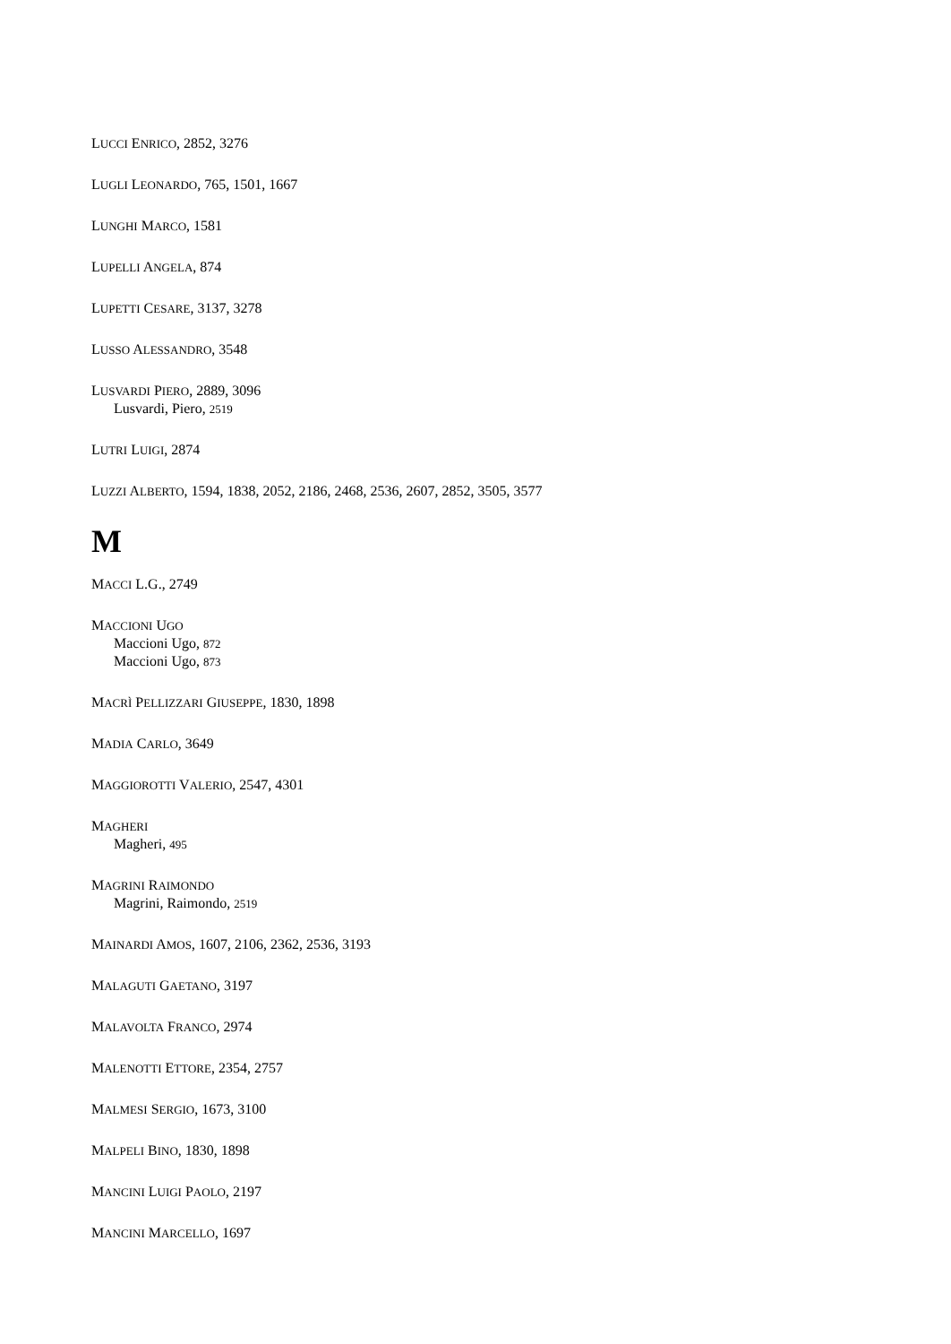LUCCI ENRICO, 2852, 3276
LUGLI LEONARDO, 765, 1501, 1667
LUNGHI MARCO, 1581
LUPELLI ANGELA, 874
LUPETTI CESARE, 3137, 3278
LUSSO ALESSANDRO, 3548
LUSVARDI PIERO, 2889, 3096
Lusvardi, Piero, 2519
LUTRI LUIGI, 2874
LUZZI ALBERTO, 1594, 1838, 2052, 2186, 2468, 2536, 2607, 2852, 3505, 3577
M
MACCI L.G., 2749
MACCIONI UGO
Maccioni Ugo, 872
Maccioni Ugo, 873
MACRÌ PELLIZZARI GIUSEPPE, 1830, 1898
MADIA CARLO, 3649
MAGGIOROTTI VALERIO, 2547, 4301
MAGHERI
Magheri, 495
MAGRINI RAIMONDO
Magrini, Raimondo, 2519
MAINARDI AMOS, 1607, 2106, 2362, 2536, 3193
MALAGUTI GAETANO, 3197
MALAVOLTA FRANCO, 2974
MALENOTTI ETTORE, 2354, 2757
MALMESI SERGIO, 1673, 3100
MALPELI BINO, 1830, 1898
MANCINI LUIGI PAOLO, 2197
MANCINI MARCELLO, 1697